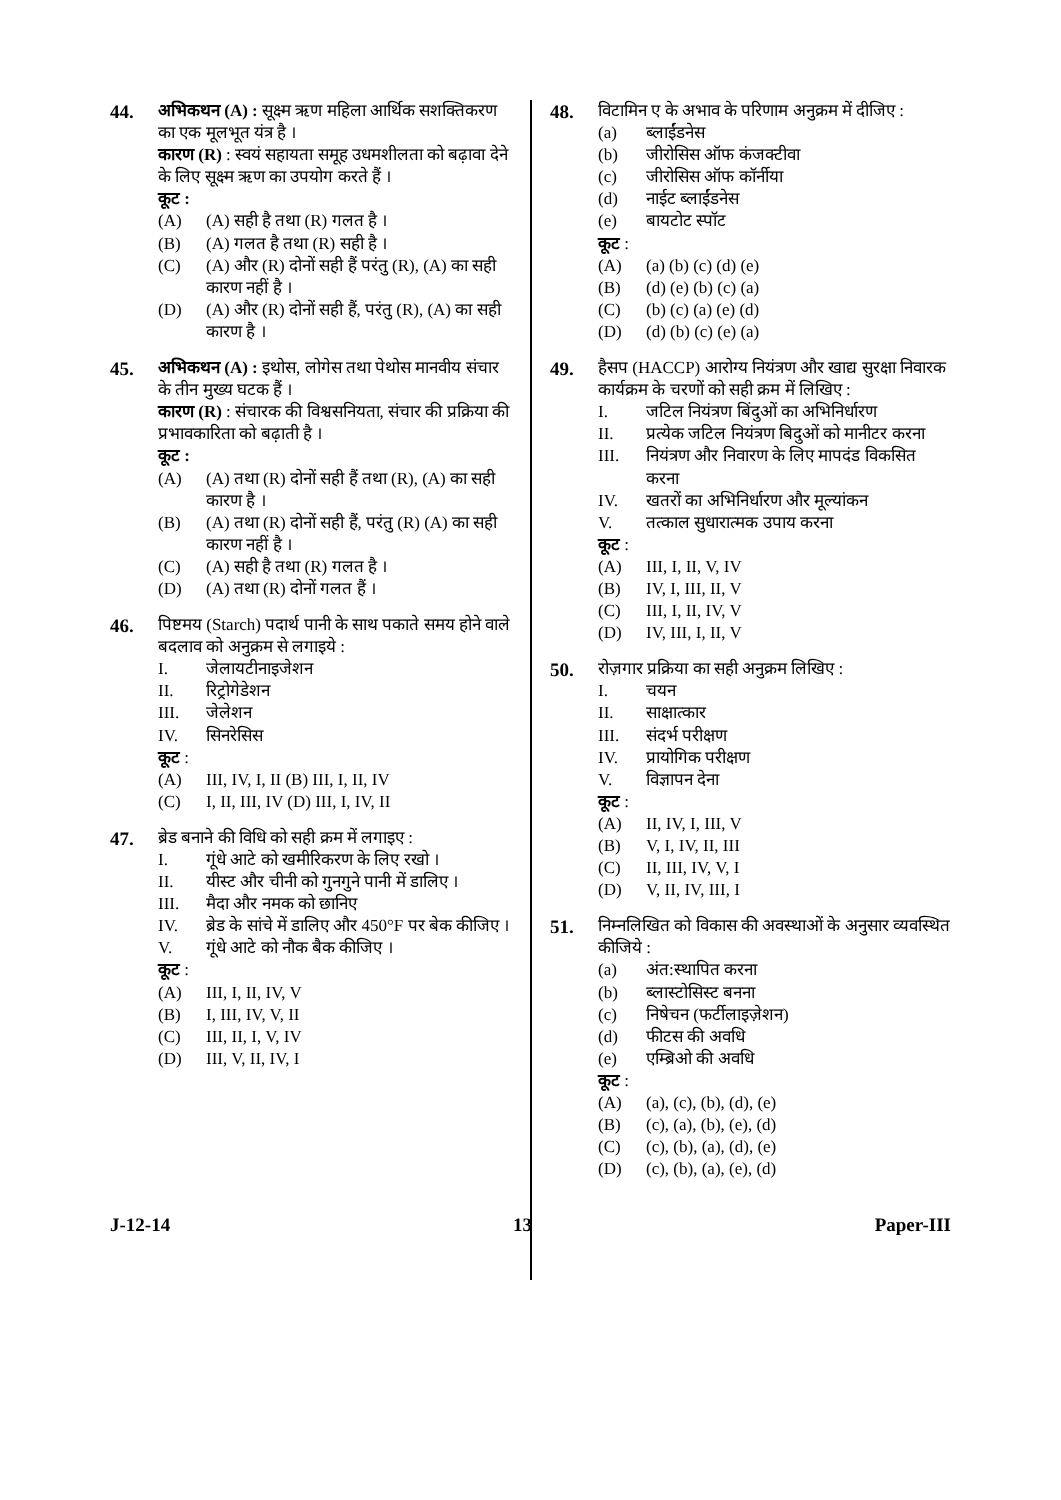44. अभिकथन (A) : सूक्ष्म ऋण महिला आर्थिक सशक्तिकरण का एक मूलभूत यंत्र है ।
कारण (R) : स्वयं सहायता समूह उधमशीलता को बढ़ावा देने के लिए सूक्ष्म ऋण का उपयोग करते हैं ।
कूट :
(A) (A) सही है तथा (R) गलत है ।
(B) (A) गलत है तथा (R) सही है ।
(C) (A) और (R) दोनों सही हैं परंतु (R), (A) का सही कारण नहीं है ।
(D) (A) और (R) दोनों सही हैं, परंतु (R), (A) का सही कारण है ।
45. अभिकथन (A) : इथोस, लोगेस तथा पेथोस मानवीय संचार के तीन मुख्य घटक हैं ।
कारण (R) : संचारक की विश्वसनियता, संचार की प्रक्रिया की प्रभावकारिता को बढ़ाती है ।
कूट :
(A) (A) तथा (R) दोनों सही हैं तथा (R), (A) का सही कारण है ।
(B) (A) तथा (R) दोनों सही हैं, परंतु (R) (A) का सही कारण नहीं है ।
(C) (A) सही है तथा (R) गलत है ।
(D) (A) तथा (R) दोनों गलत हैं ।
46. पिष्टमय (Starch) पदार्थ पानी के साथ पकाते समय होने वाले बदलाव को अनुक्रम से लगाइये :
I. जेलायटीनाइजेशन
II. रिट्रोगेडेशन
III. जेलेशन
IV. सिनरेसिस
कूट :
(A) III, IV, I, II (B) III, I, II, IV
(C) I, II, III, IV (D) III, I, IV, II
47. ब्रेड बनाने की विधि को सही क्रम में लगाइए :
I. गूंधे आटे को खमीरिकरण के लिए रखो ।
II. यीस्ट और चीनी को गुनगुने पानी में डालिए ।
III. मैदा और नमक को छानिए
IV. ब्रेड के सांचे में डालिए और 450°F पर बेक कीजिए ।
V. गूंधे आटे को नौक बैक कीजिए ।
कूट :
(A) III, I, II, IV, V
(B) I, III, IV, V, II
(C) III, II, I, V, IV
(D) III, V, II, IV, I
48. विटामिन ए के अभाव के परिणाम अनुक्रम में दीजिए :
(a) ब्लाईंडनेस
(b) जीरोसिस ऑफ कंजक्टीवा
(c) जीरोसिस ऑफ कॉर्नीया
(d) नाईट ब्लाईंडनेस
(e) बायटोट स्पॉट
कूट :
(A) (a) (b) (c) (d) (e)
(B) (d) (e) (b) (c) (a)
(C) (b) (c) (a) (e) (d)
(D) (d) (b) (c) (e) (a)
49. हैसप (HACCP) आरोग्य नियंत्रण और खाद्य सुरक्षा निवारक कार्यक्रम के चरणों को सही क्रम में लिखिए :
I. जटिल नियंत्रण बिंदुओं का अभिनिर्धारण
II. प्रत्येक जटिल नियंत्रण बिदुओं को मानीटर करना
III. नियंत्रण और निवारण के लिए मापदंड विकसित करना
IV. खतरों का अभिनिर्धारण और मूल्यांकन
V. तत्काल सुधारात्मक उपाय करना
कूट :
(A) III, I, II, V, IV
(B) IV, I, III, II, V
(C) III, I, II, IV, V
(D) IV, III, I, II, V
50. रोज़गार प्रक्रिया का सही अनुक्रम लिखिए :
I. चयन
II. साक्षात्कार
III. संदर्भ परीक्षण
IV. प्रायोगिक परीक्षण
V. विज्ञापन देना
कूट :
(A) II, IV, I, III, V
(B) V, I, IV, II, III
(C) II, III, IV, V, I
(D) V, II, IV, III, I
51. निम्नलिखित को विकास की अवस्थाओं के अनुसार व्यवस्थित कीजिये :
(a) अंत:स्थापित करना
(b) ब्लास्टोसिस्ट बनना
(c) निषेचन (फर्टीलाइज़ेशन)
(d) फीटस की अवधि
(e) एम्ब्रिओ की अवधि
कूट :
(A) (a), (c), (b), (d), (e)
(B) (c), (a), (b), (e), (d)
(C) (c), (b), (a), (d), (e)
(D) (c), (b), (a), (e), (d)
J-12-14 13 Paper-III